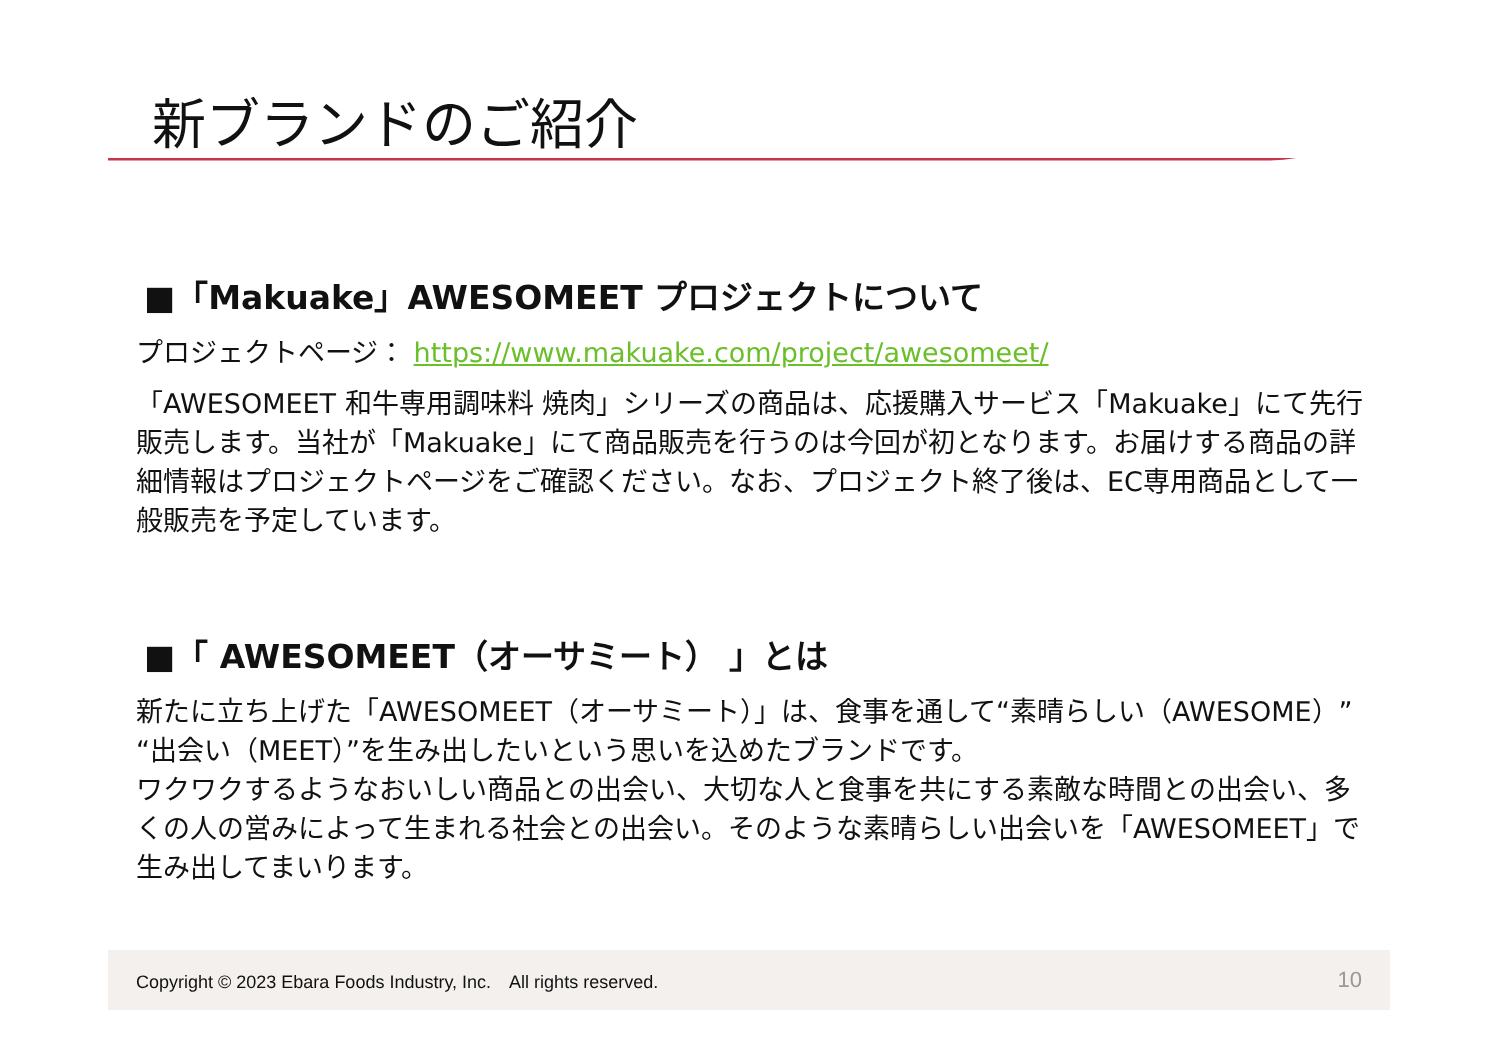新ブランドのご紹介
■「Makuake」AWESOMEET プロジェクトについて
プロジェクトページ： https://www.makuake.com/project/awesomeet/
「AWESOMEET 和牛専用調味料 焼肉」シリーズの商品は、応援購入サービス「Makuake」にて先行販売します。当社が「Makuake」にて商品販売を行うのは今回が初となります。お届けする商品の詳細情報はプロジェクトページをご確認ください。なお、プロジェクト終了後は、EC専用商品として一般販売を予定しています。
■「 AWESOMEET（オーサミート） 」とは
新たに立ち上げた「AWESOMEET（オーサミート）」は、食事を通して“素晴らしい（AWESOME）” “出会い（MEET）”を生み出したいという思いを込めたブランドです。
ワクワクするようなおいしい商品との出会い、大切な人と食事を共にする素敵な時間との出会い、多くの人の営みによって生まれる社会との出会い。そのような素晴らしい出会いを「AWESOMEET」で生み出してまいります。
Copyright © 2023 Ebara Foods Industry, Inc.　All rights reserved. 10